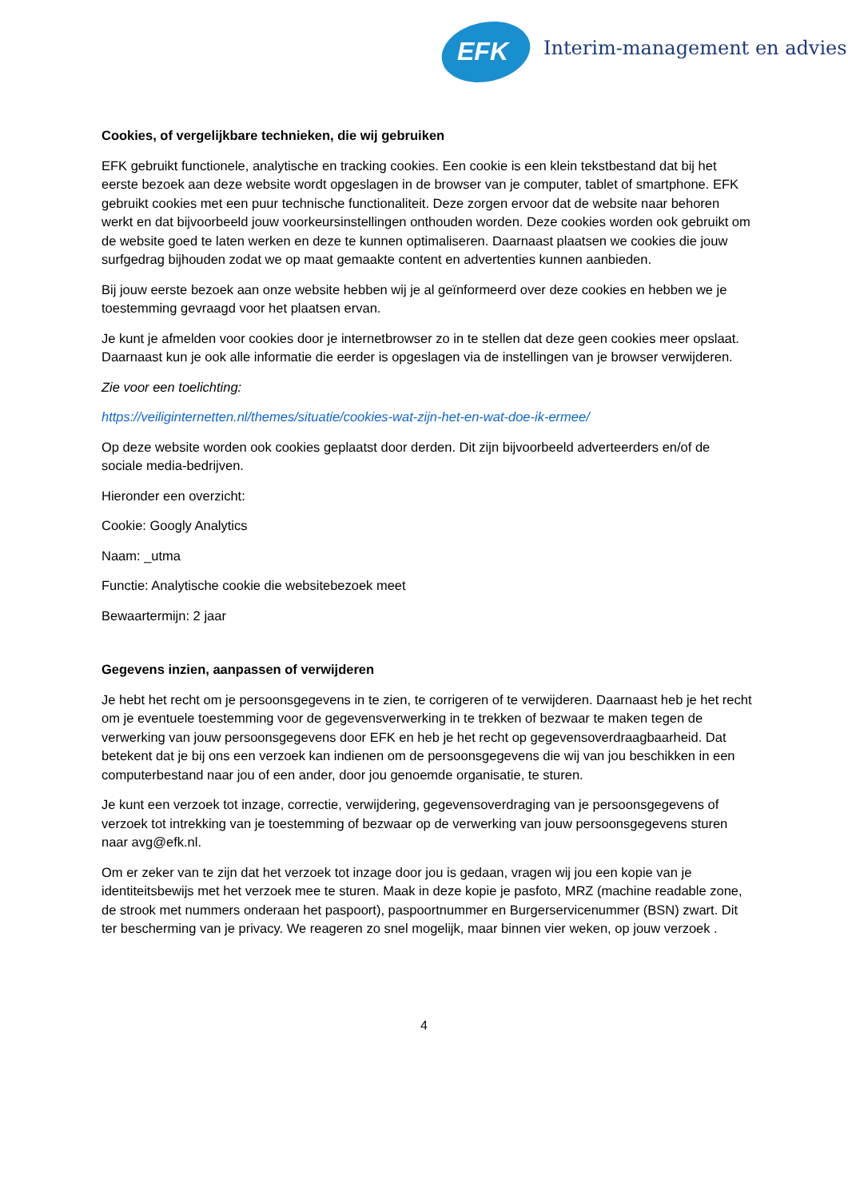EFK Interim-management en advies
Cookies, of vergelijkbare technieken, die wij gebruiken
EFK gebruikt functionele, analytische en tracking cookies. Een cookie is een klein tekstbestand dat bij het eerste bezoek aan deze website wordt opgeslagen in de browser van je computer, tablet of smartphone. EFK gebruikt cookies met een puur technische functionaliteit. Deze zorgen ervoor dat de website naar behoren werkt en dat bijvoorbeeld jouw voorkeursinstellingen onthouden worden. Deze cookies worden ook gebruikt om de website goed te laten werken en deze te kunnen optimaliseren. Daarnaast plaatsen we cookies die jouw surfgedrag bijhouden zodat we op maat gemaakte content en advertenties kunnen aanbieden.
Bij jouw eerste bezoek aan onze website hebben wij je al geïnformeerd over deze cookies en hebben we je toestemming gevraagd voor het plaatsen ervan.
Je kunt je afmelden voor cookies door je internetbrowser zo in te stellen dat deze geen cookies meer opslaat. Daarnaast kun je ook alle informatie die eerder is opgeslagen via de instellingen van je browser verwijderen.
Zie voor een toelichting:
https://veiliginternetten.nl/themes/situatie/cookies-wat-zijn-het-en-wat-doe-ik-ermee/
Op deze website worden ook cookies geplaatst door derden. Dit zijn bijvoorbeeld adverteerders en/of de sociale media-bedrijven.
Hieronder een overzicht:
Cookie: Googly Analytics
Naam: _utma
Functie: Analytische cookie die websitebezoek meet
Bewaartermijn: 2 jaar
Gegevens inzien, aanpassen of verwijderen
Je hebt het recht om je persoonsgegevens in te zien, te corrigeren of te verwijderen. Daarnaast heb je het recht om je eventuele toestemming voor de gegevensverwerking in te trekken of bezwaar te maken tegen de verwerking van jouw persoonsgegevens door EFK en heb je het recht op gegevensoverdraagbaarheid. Dat betekent dat je bij ons een verzoek kan indienen om de persoonsgegevens die wij van jou beschikken in een computerbestand naar jou of een ander, door jou genoemde organisatie, te sturen.
Je kunt een verzoek tot inzage, correctie, verwijdering, gegevensoverdraging van je persoonsgegevens of verzoek tot intrekking van je toestemming of bezwaar op de verwerking van jouw persoonsgegevens sturen naar avg@efk.nl.
Om er zeker van te zijn dat het verzoek tot inzage door jou is gedaan, vragen wij jou een kopie van je identiteitsbewijs met het verzoek mee te sturen. Maak in deze kopie je pasfoto, MRZ (machine readable zone, de strook met nummers onderaan het paspoort), paspoortnummer en Burgerservicenummer (BSN) zwart. Dit ter bescherming van je privacy. We reageren zo snel mogelijk, maar binnen vier weken, op jouw verzoek .
4